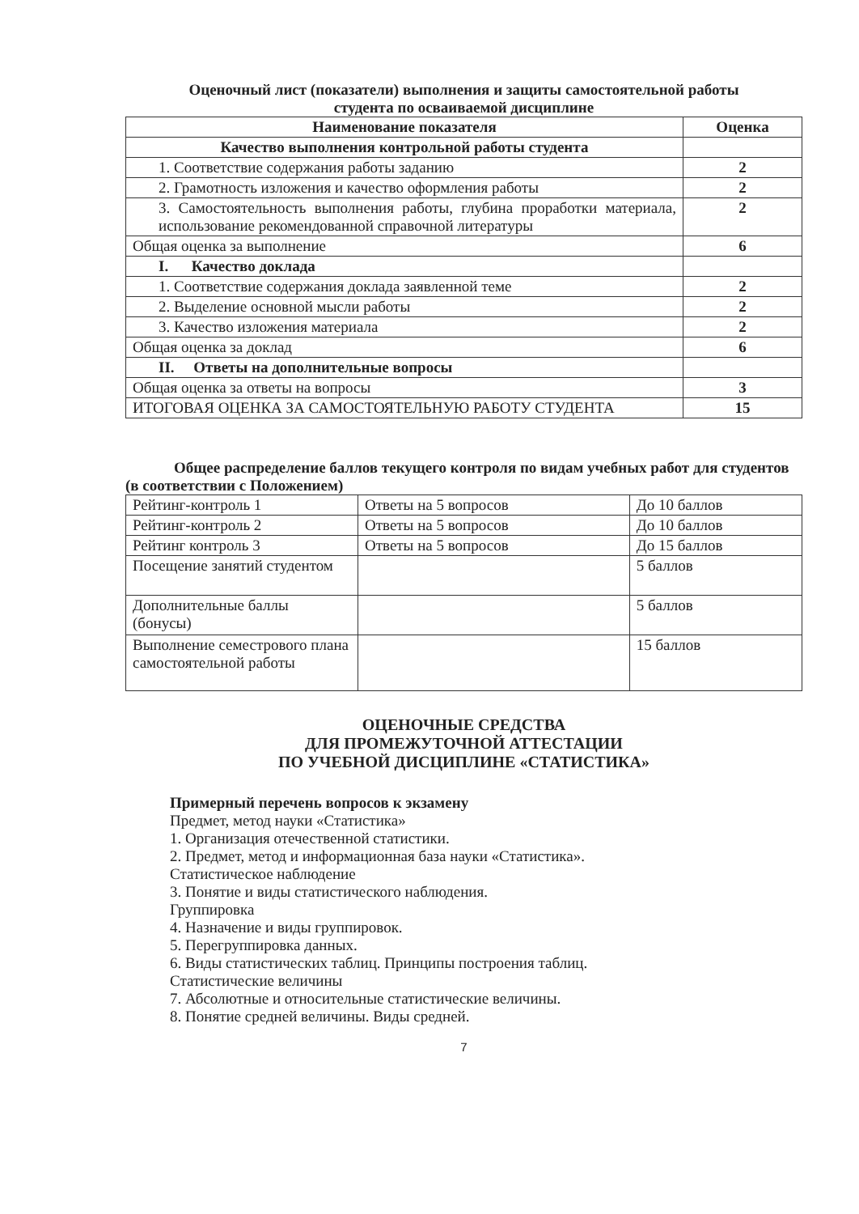Оценочный лист (показатели) выполнения и защиты самостоятельной работы
студента по осваиваемой дисциплине
| Наименование показателя | Оценка |
| --- | --- |
| Качество выполнения контрольной работы студента | |
| 1. Соответствие содержания работы заданию | 2 |
| 2. Грамотность изложения и качество оформления работы | 2 |
| 3. Самостоятельность выполнения работы, глубина проработки материала, использование рекомендованной справочной литературы | 2 |
| Общая оценка за выполнение | 6 |
| I. Качество доклада | |
| 1. Соответствие содержания доклада заявленной теме | 2 |
| 2. Выделение основной мысли работы | 2 |
| 3. Качество изложения материала | 2 |
| Общая оценка за доклад | 6 |
| II. Ответы на дополнительные вопросы | |
| Общая оценка за ответы на вопросы | 3 |
| ИТОГОВАЯ ОЦЕНКА ЗА САМОСТОЯТЕЛЬНУЮ РАБОТУ СТУДЕНТА | 15 |
Общее распределение баллов текущего контроля по видам учебных работ для студентов (в соответствии с Положением)
| Рейтинг-контроль 1 | Ответы на 5 вопросов | До 10 баллов |
| Рейтинг-контроль 2 | Ответы на 5 вопросов | До 10 баллов |
| Рейтинг контроль 3 | Ответы на 5 вопросов | До 15 баллов |
| Посещение занятий студентом | | 5 баллов |
| Дополнительные баллы (бонусы) | | 5 баллов |
| Выполнение семестрового плана самостоятельной работы | | 15 баллов |
ОЦЕНОЧНЫЕ СРЕДСТВА
ДЛЯ ПРОМЕЖУТОЧНОЙ АТТЕСТАЦИИ
ПО УЧЕБНОЙ ДИСЦИПЛИНЕ «СТАТИСТИКА»
Примерный перечень вопросов к экзамену
Предмет, метод науки «Статистика»
1. Организация отечественной статистики.
2. Предмет, метод и информационная база науки «Статистика».
Статистическое наблюдение
3. Понятие и виды статистического наблюдения.
Группировка
4. Назначение и виды группировок.
5. Перегруппировка данных.
6. Виды статистических таблиц. Принципы построения таблиц.
Статистические величины
7. Абсолютные и относительные статистические величины.
8. Понятие средней величины. Виды средней.
7